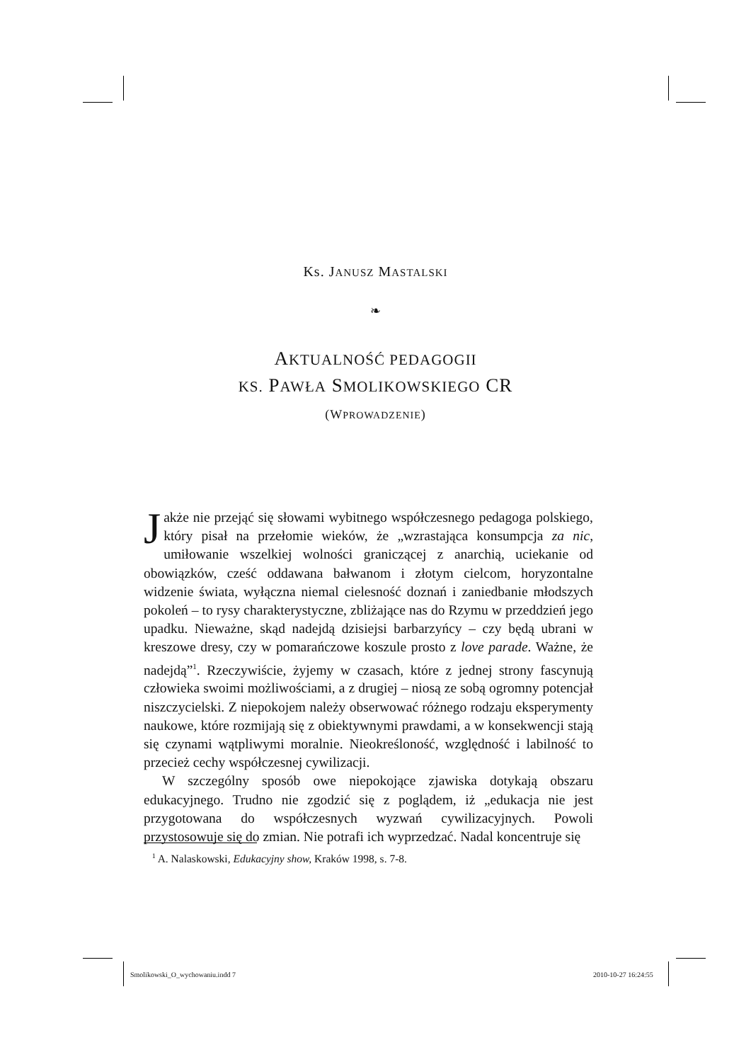Ks. JANUSZ MASTALSKI
❧
AKTUALNOŚĆ PEDAGOGII
KS. PAWŁA SMOLIKOWSKIEGO CR
(WPROWADZENIE)
Jakże nie przejąć się słowami wybitnego współczesnego pedagoga polskiego, który pisał na przełomie wieków, że „wzrastająca konsumpcja za nic, umiłowanie wszelkiej wolności graniczącej z anarchią, uciekanie od obowiązków, cześć oddawana bałwanom i złotym cielcom, horyzontalne widzenie świata, wyłączna niemal cielesność doznań i zaniedbanie młodszych pokoleń – to rysy charakterystyczne, zbliżające nas do Rzymu w przeddzień jego upadku. Nieważne, skąd nadejdą dzisiejsi barbarzyńcy – czy będą ubrani w kreszowe dresy, czy w pomarańczowe koszule prosto z love parade. Ważne, że nadejdą”<sup>1</sup>. Rzeczywiście, żyjemy w czasach, które z jednej strony fascynują człowieka swoimi możliwościami, a z drugiej – niosą ze sobą ogromny potencjał niszczycielski. Z niepokojem należy obserwować różnego rodzaju eksperymenty naukowe, które rozmijają się z obiektywnymi prawdami, a w konsekwencji stają się czynami wątpliwymi moralnie. Nieokreśloność, względność i labilność to przecież cechy współczesnej cywilizacji.
W szczególny sposób owe niepokojące zjawiska dotykają obszaru edukacyjnego. Trudno nie zgodzić się z poglądem, iż „edukacja nie jest przygotowana do współczesnych wyzwań cywilizacyjnych. Powoli przystosowuje się do zmian. Nie potrafi ich wyprzedzać. Nadal koncentruje się
<sup>1</sup> A. Nalaskowski, Edukacyjny show, Kraków 1998, s. 7-8.
Smolikowski_O_wychowaniu.indd 7
2010-10-27 16:24:55